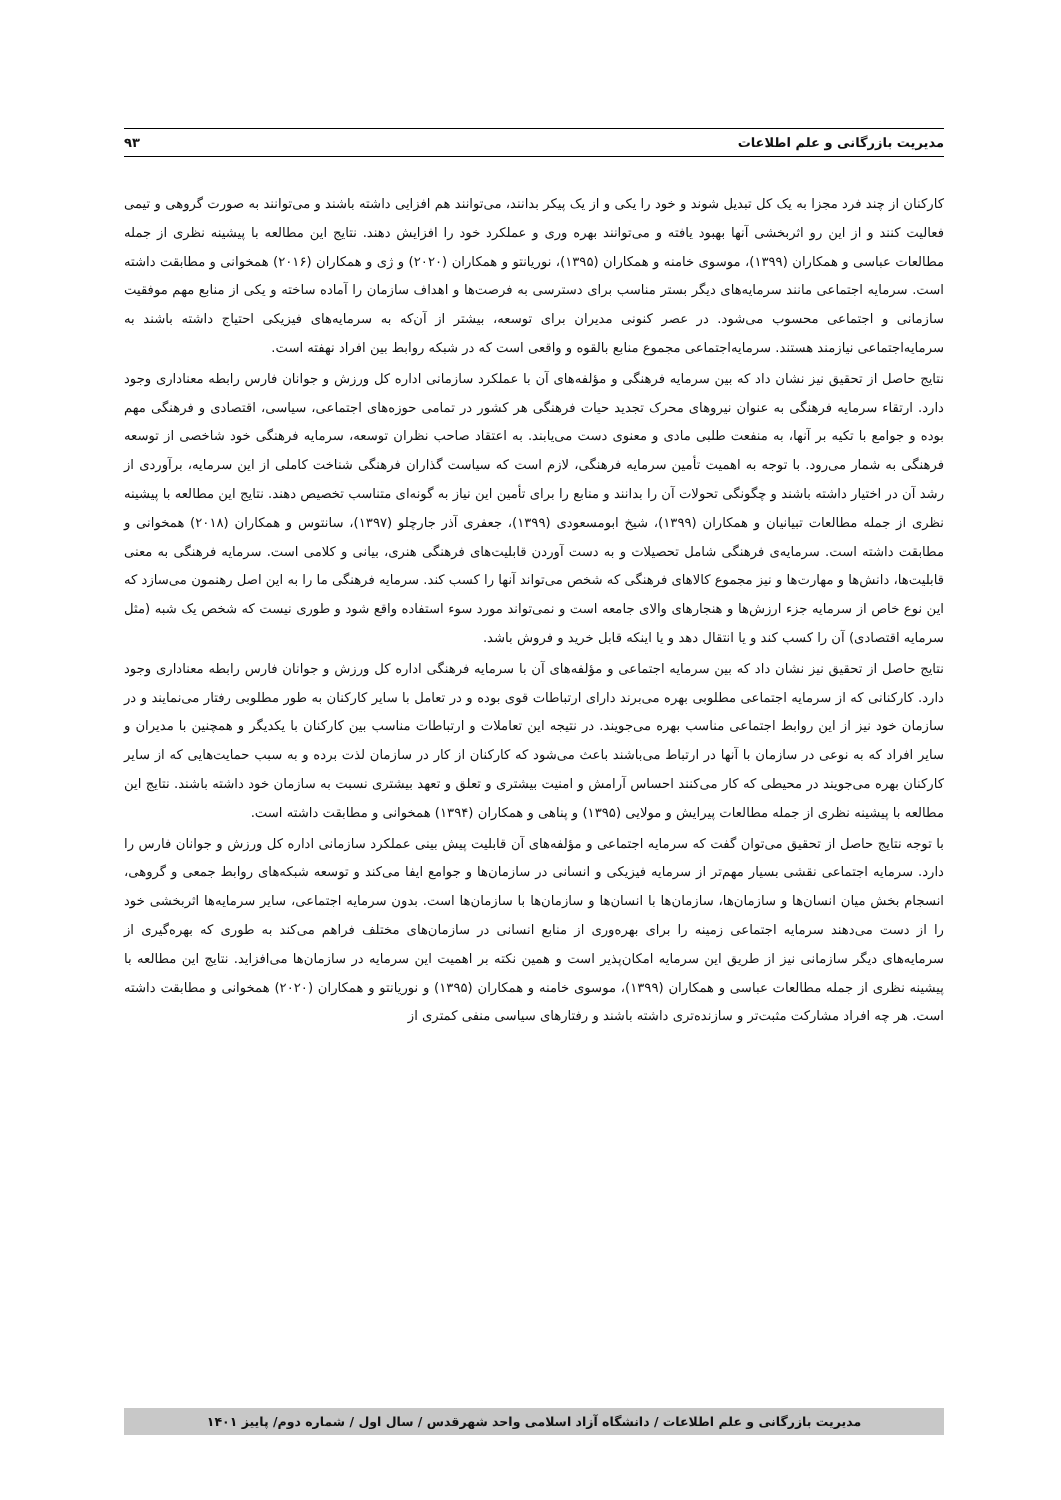مدیریت بازرگانی و علم اطلاعات ۹۳
کارکنان از چند فرد مجزا به یک کل تبدیل شوند و خود را یکی و از یک پیکر بدانند، می‌توانند هم افزایی داشته باشند و می‌توانند به صورت گروهی و تیمی فعالیت کنند و از این رو اثربخشی آنها بهبود یافته و می‌توانند بهره وری و عملکرد خود را افزایش دهند. نتایج این مطالعه با پیشینه نظری از جمله مطالعات عباسی و همکاران (۱۳۹۹)، موسوی خامنه و همکاران (۱۳۹۵)، نوریانتو و همکاران (۲۰۲۰) و ژی و همکاران (۲۰۱۶) همخوانی و مطابقت داشته است. سرمایه اجتماعی مانند سرمایه‌های دیگر بستر مناسب برای دسترسی به فرصت‌ها و اهداف سازمان را آماده ساخته و یکی از منابع مهم موفقیت سازمانی و اجتماعی محسوب می‌شود. در عصر کنونی مدیران برای توسعه، بیشتر از آن‌که به سرمایه‌های فیزیکی احتیاج داشته باشند به سرمایه‌اجتماعی نیازمند هستند. سرمایه‌اجتماعی مجموع منابع بالقوه و واقعی است که در شبکه روابط بین افراد نهفته است.
نتایج حاصل از تحقیق نیز نشان داد که بین سرمایه فرهنگی و مؤلفه‌های آن با عملکرد سازمانی اداره کل ورزش و جوانان فارس رابطه معناداری وجود دارد. ارتقاء سرمایه فرهنگی به عنوان نیروهای محرک تجدید حیات فرهنگی هر کشور در تمامی حوزه‌های اجتماعی، سیاسی، اقتصادی و فرهنگی مهم بوده و جوامع با تکیه بر آنها، به منفعت طلبی مادی و معنوی دست می‌یابند. به اعتقاد صاحب نظران توسعه، سرمایه فرهنگی خود شاخصی از توسعه فرهنگی به شمار می‌رود. با توجه به اهمیت تأمین سرمایه فرهنگی، لازم است که سیاست گذاران فرهنگی شناخت کاملی از این سرمایه، برآوردی از رشد آن در اختیار داشته باشند و چگونگی تحولات آن را بدانند و منابع را برای تأمین این نیاز به گونه‌ای متناسب تخصیص دهند. نتایج این مطالعه با پیشینه نظری از جمله مطالعات تبیانیان و همکاران (۱۳۹۹)، شیخ ابومسعودی (۱۳۹۹)، جعفری آذر جارچلو (۱۳۹۷)، سانتوس و همکاران (۲۰۱۸) همخوانی و مطابقت داشته است. سرمایه‌ی فرهنگی شامل تحصیلات و به دست آوردن قابلیت‌های فرهنگی هنری، بیانی و کلامی است. سرمایه فرهنگی به معنی قابلیت‌ها، دانش‌ها و مهارت‌ها و نیز مجموع کالاهای فرهنگی که شخص می‌تواند آنها را کسب کند. سرمایه فرهنگی ما را به این اصل رهنمون می‌سازد که این نوع خاص از سرمایه جزء ارزش‌ها و هنجارهای والای جامعه است و نمی‌تواند مورد سوء استفاده واقع شود و طوری نیست که شخص یک شبه (مثل سرمایه اقتصادی) آن را کسب کند و یا انتقال دهد و یا اینکه قابل خرید و فروش باشد.
نتایج حاصل از تحقیق نیز نشان داد که بین سرمایه اجتماعی و مؤلفه‌های آن با سرمایه فرهنگی اداره کل ورزش و جوانان فارس رابطه معناداری وجود دارد. کارکنانی که از سرمایه اجتماعی مطلوبی بهره می‌برند دارای ارتباطات قوی بوده و در تعامل با سایر کارکنان به طور مطلوبی رفتار می‌نمایند و در سازمان خود نیز از این روابط اجتماعی مناسب بهره می‌جویند. در نتیجه این تعاملات و ارتباطات مناسب بین کارکنان با یکدیگر و همچنین با مدیران و سایر افراد که به نوعی در سازمان با آنها در ارتباط می‌باشند باعث می‌شود که کارکنان از کار در سازمان لذت برده و به سبب حمایت‌هایی که از سایر کارکنان بهره می‌جویند در محیطی که کار می‌کنند احساس آرامش و امنیت بیشتری و تعلق و تعهد بیشتری نسبت به سازمان خود داشته باشند. نتایج این مطالعه با پیشینه نظری از جمله مطالعات پیرایش و مولایی (۱۳۹۵) و پناهی و همکاران (۱۳۹۴) همخوانی و مطابقت داشته است.
با توجه نتایج حاصل از تحقیق می‌توان گفت که سرمایه اجتماعی و مؤلفه‌های آن قابلیت پیش بینی عملکرد سازمانی اداره کل ورزش و جوانان فارس را دارد. سرمایه اجتماعی نقشی بسیار مهم‌تر از سرمایه فیزیکی و انسانی در سازمان‌ها و جوامع ایفا می‌کند و توسعه شبکه‌های روابط جمعی و گروهی، انسجام بخش میان انسان‌ها و سازمان‌ها، سازمان‌ها با انسان‌ها و سازمان‌ها با سازمان‌ها است. بدون سرمایه اجتماعی، سایر سرمایه‌ها اثربخشی خود را از دست می‌دهند سرمایه اجتماعی زمینه را برای بهره‌وری از منابع انسانی در سازمان‌های مختلف فراهم می‌کند به طوری که بهره‌گیری از سرمایه‌های دیگر سازمانی نیز از طریق این سرمایه امکان‌پذیر است و همین نکته بر اهمیت این سرمایه در سازمان‌ها می‌افزاید. نتایج این مطالعه با پیشینه نظری از جمله مطالعات عباسی و همکاران (۱۳۹۹)، موسوی خامنه و همکاران (۱۳۹۵) و نوریانتو و همکاران (۲۰۲۰) همخوانی و مطابقت داشته است. هر چه افراد مشارکت مثبت‌تر و سازنده‌تری داشته باشند و رفتارهای سیاسی منفی کمتری از
مدیریت بازرگانی و علم اطلاعات / دانشگاه آزاد اسلامی واحد شهرقدس / سال اول / شماره دوم/ پاییز ۱۴۰۱